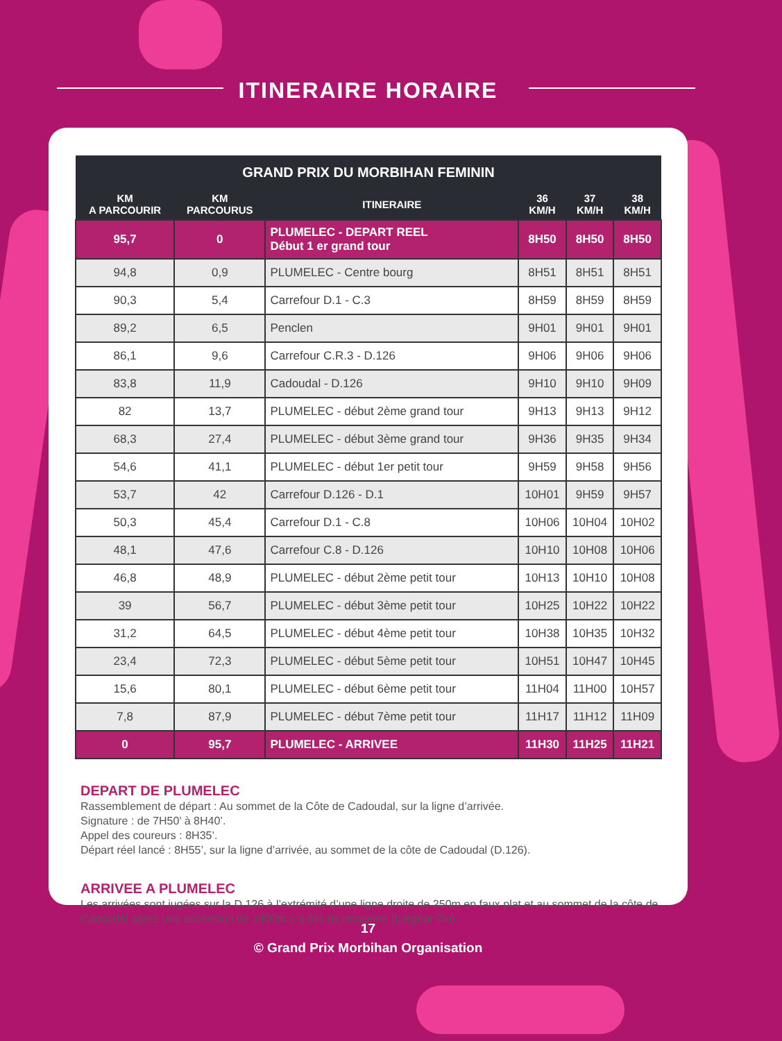ITINERAIRE HORAIRE
| GRAND PRIX DU MORBIHAN FEMININ | | | | | |
| --- | --- | --- | --- | --- | --- |
| KM A PARCOURIR | KM PARCOURUS | ITINERAIRE | 36 KM/H | 37 KM/H | 38 KM/H |
| 95,7 | 0 | PLUMELEC - DEPART REEL Début 1 er grand tour | 8H50 | 8H50 | 8H50 |
| 94,8 | 0,9 | PLUMELEC - Centre bourg | 8H51 | 8H51 | 8H51 |
| 90,3 | 5,4 | Carrefour D.1 - C.3 | 8H59 | 8H59 | 8H59 |
| 89,2 | 6,5 | Penclen | 9H01 | 9H01 | 9H01 |
| 86,1 | 9,6 | Carrefour C.R.3 - D.126 | 9H06 | 9H06 | 9H06 |
| 83,8 | 11,9 | Cadoudal - D.126 | 9H10 | 9H10 | 9H09 |
| 82 | 13,7 | PLUMELEC - début 2ème grand tour | 9H13 | 9H13 | 9H12 |
| 68,3 | 27,4 | PLUMELEC - début 3ème grand tour | 9H36 | 9H35 | 9H34 |
| 54,6 | 41,1 | PLUMELEC - début 1er petit tour | 9H59 | 9H58 | 9H56 |
| 53,7 | 42 | Carrefour D.126 - D.1 | 10H01 | 9H59 | 9H57 |
| 50,3 | 45,4 | Carrefour D.1 - C.8 | 10H06 | 10H04 | 10H02 |
| 48,1 | 47,6 | Carrefour C.8 - D.126 | 10H10 | 10H08 | 10H06 |
| 46,8 | 48,9 | PLUMELEC - début 2ème petit tour | 10H13 | 10H10 | 10H08 |
| 39 | 56,7 | PLUMELEC - début 3ème petit tour | 10H25 | 10H22 | 10H22 |
| 31,2 | 64,5 | PLUMELEC - début 4ème petit tour | 10H38 | 10H35 | 10H32 |
| 23,4 | 72,3 | PLUMELEC - début 5ème petit tour | 10H51 | 10H47 | 10H45 |
| 15,6 | 80,1 | PLUMELEC - début 6ème petit tour | 11H04 | 11H00 | 10H57 |
| 7,8 | 87,9 | PLUMELEC - début 7ème petit tour | 11H17 | 11H12 | 11H09 |
| 0 | 95,7 | PLUMELEC - ARRIVEE | 11H30 | 11H25 | 11H21 |
DEPART DE PLUMELEC
Rassemblement de départ : Au sommet de la Côte de Cadoudal, sur la ligne d’arrivée.
Signature : de 7H50’ à 8H40’.
Appel des coureurs : 8H35’.
Départ réel lancé : 8H55’, sur la ligne d’arrivée, au sommet de la côte de Cadoudal (D.126).
ARRIVEE A PLUMELEC
Les arrivées sont jugées sur la D.126 à l’extrémité d’une ligne droite de 250m en faux plat et au sommet de la côte de Cadoudal après une ascension de 1400m à 6,5% de moyenne (Largeur 7m).
17
© Grand Prix Morbihan Organisation